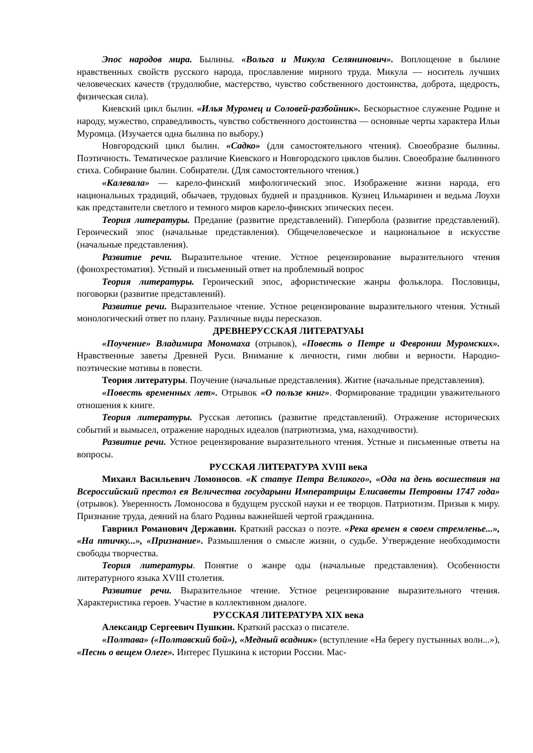Эпос народов мира. Былины. «Вольга и Микула Селянинович». Воплощение в былине нравственных свойств русского народа, прославление мирного труда. Микула — носитель лучших человеческих качеств (трудолюбие, мастерство, чувство собственного достоинства, доброта, щедрость, физическая сила).
Киевский цикл былин. «Илья Муромец и Соловей-разбойник». Бескорыстное служение Родине и народу, мужество, справедливость, чувство собственного достоинства — основные черты характера Ильи Муромца. (Изучается одна былина по выбору.)
Новгородский цикл былин. «Садко» (для самостоятельного чтения). Своеобразие былины. Поэтичность. Тематическое различие Киевского и Новгородского циклов былин. Своеобразие былинного стиха. Собирание былин. Собиратели. (Для самостоятельного чтения.)
«Калевала» — карело-финский мифологический эпос. Изображение жизни народа, его национальных традиций, обычаев, трудовых будней и праздников. Кузнец Ильмаринен и ведьма Лоухи как представители светлого и темного миров карело-финских эпических песен.
Теория литературы. Предание (развитие представлений). Гипербола (развитие представлений). Героический эпос (начальные представления). Общечеловеческое и национальное в искусстве (начальные представления).
Развитие речи. Выразительное чтение. Устное рецензирование выразительного чтения (фонохрестоматия). Устный и письменный ответ на проблемный вопрос
Теория литературы. Героический эпос, афористические жанры фольклора. Пословицы, поговорки (развитие представлений).
Развитие речи. Выразительное чтение. Устное рецензирование выразительного чтения. Устный монологический ответ по плану. Различные виды пересказов.
ДРЕВНЕРУССКАЯ ЛИТЕРАТУАЫ
«Поучение» Владимира Мономаха (отрывок), «Повесть о Петре и Февронии Муромских». Нравственные заветы Древней Руси. Внимание к личности, гимн любви и верности. Народно-поэтические мотивы в повести.
Теория литературы. Поучение (начальные представления). Житие (начальные представления).
«Повесть временных лет». Отрывок «О пользе книг». Формирование традиции уважительного отношения к книге.
Теория литературы. Русская летопись (развитие представлений). Отражение исторических событий и вымысел, отражение народных идеалов (патриотизма, ума, находчивости).
Развитие речи. Устное рецензирование выразительного чтения. Устные и письменные ответы на вопросы.
РУССКАЯ ЛИТЕРАТУРА XVIII века
Михаил Васильевич Ломоносов. «К статуе Петра Великого», «Ода на день восшествия на Всероссийский престол ея Величества государыни Императрицы Елисаветы Петровны 1747 года» (отрывок). Уверенность Ломоносова в будущем русской науки и ее творцов. Патриотизм. Призыв к миру. Признание труда, деяний на благо Родины важнейшей чертой гражданина.
Гавриил Романович Державин. Краткий рассказ о поэте. «Река времен в своем стремленье...», «На птичку...», «Признание». Размышления о смысле жизни, о судьбе. Утверждение необходимости свободы творчества.
Теория литературы. Понятие о жанре оды (начальные представления). Особенности литературного языка XVIII столетия.
Развитие речи. Выразительное чтение. Устное рецензирование выразительного чтения. Характеристика героев. Участие в коллективном диалоге.
РУССКАЯ ЛИТЕРАТУРА XIX века
Александр Сергеевич Пушкин. Краткий рассказ о писателе.
«Полтава» («Полтавский бой»), «Медный всадник» (вступление «На берегу пустынных волн...»), «Песнь о вещем Олеге». Интерес Пушкина к истории России. Мас-